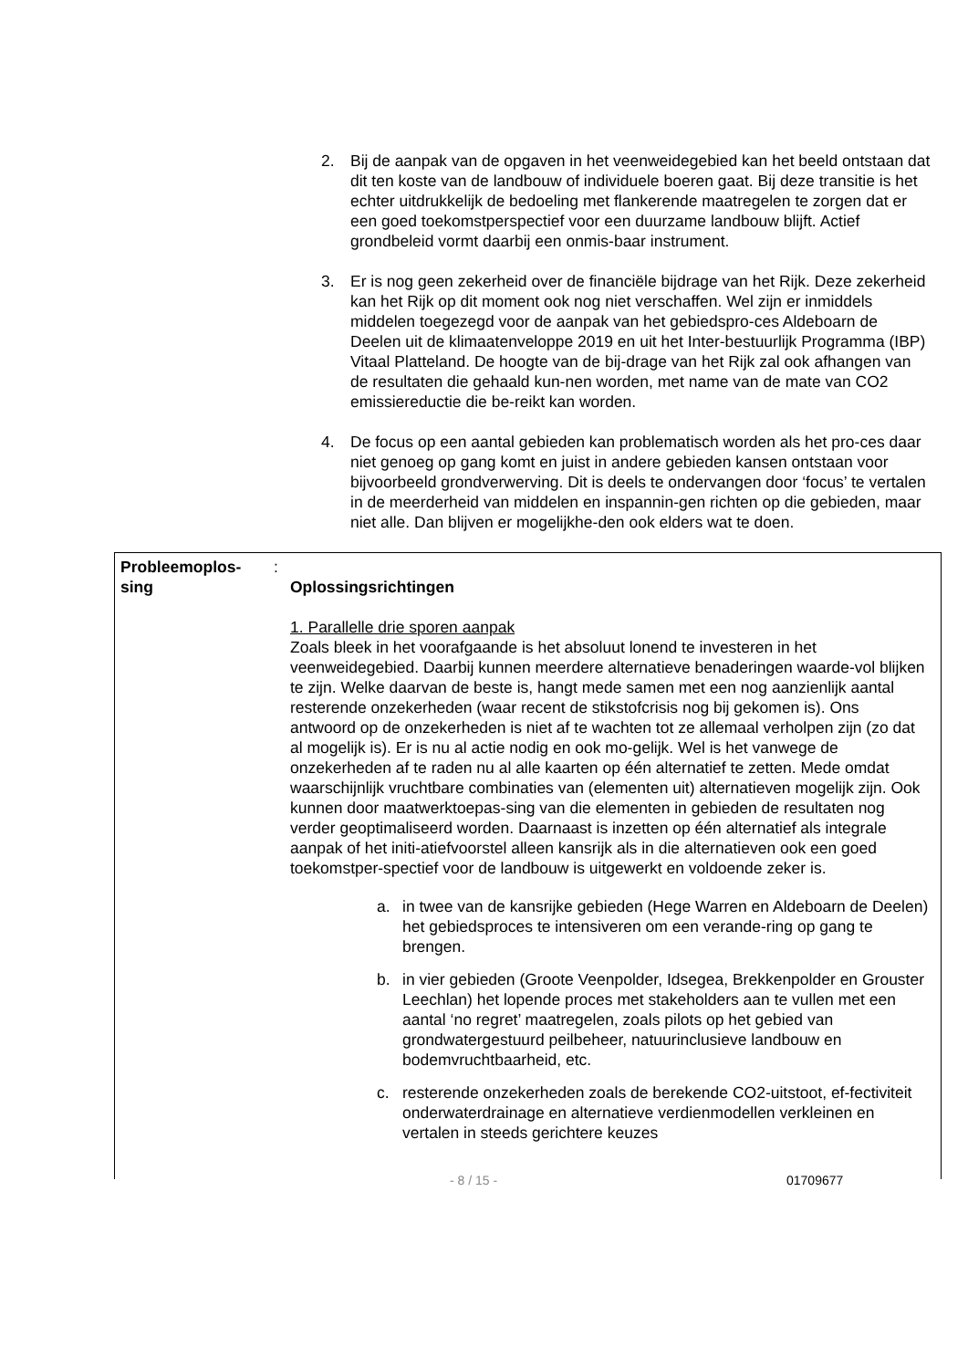2. Bij de aanpak van de opgaven in het veenweidegebied kan het beeld ontstaan dat dit ten koste van de landbouw of individuele boeren gaat. Bij deze transitie is het echter uitdrukkelijk de bedoeling met flankerende maatregelen te zorgen dat er een goed toekomstperspectief voor een duurzame landbouw blijft. Actief grondbeleid vormt daarbij een onmis-baar instrument.
3. Er is nog geen zekerheid over de financiële bijdrage van het Rijk. Deze zekerheid kan het Rijk op dit moment ook nog niet verschaffen. Wel zijn er inmiddels middelen toegezegd voor de aanpak van het gebiedspro-ces Aldeboarn de Deelen uit de klimaatenveloppe 2019 en uit het Inter-bestuurlijk Programma (IBP) Vitaal Platteland. De hoogte van de bij-drage van het Rijk zal ook afhangen van de resultaten die gehaald kun-nen worden, met name van de mate van CO2 emissiereductie die be-reikt kan worden.
4. De focus op een aantal gebieden kan problematisch worden als het pro-ces daar niet genoeg op gang komt en juist in andere gebieden kansen ontstaan voor bijvoorbeeld grondverwerving. Dit is deels te ondervangen door ‘focus’ te vertalen in de meerderheid van middelen en inspannin-gen richten op die gebieden, maar niet alle. Dan blijven er mogelijkhe-den ook elders wat te doen.
Probleemoplos-
sing
:
Oplossingsrichtingen
1. Parallelle drie sporen aanpak
Zoals bleek in het voorafgaande is het absoluut lonend te investeren in het veenweidegebied. Daarbij kunnen meerdere alternatieve benaderingen waarde-vol blijken te zijn. Welke daarvan de beste is, hangt mede samen met een nog aanzienlijk aantal resterende onzekerheden (waar recent de stikstofcrisis nog bij gekomen is). Ons antwoord op de onzekerheden is niet af te wachten tot ze allemaal verholpen zijn (zo dat al mogelijk is). Er is nu al actie nodig en ook mo-gelijk. Wel is het vanwege de onzekerheden af te raden nu al alle kaarten op één alternatief te zetten. Mede omdat waarschijnlijk vruchtbare combinaties van (elementen uit) alternatieven mogelijk zijn. Ook kunnen door maatwerktoepas-sing van die elementen in gebieden de resultaten nog verder geoptimaliseerd worden. Daarnaast is inzetten op één alternatief als integrale aanpak of het initi-atiefvoorstel alleen kansrijk als in die alternatieven ook een goed toekomstper-spectief voor de landbouw is uitgewerkt en voldoende zeker is.
a. in twee van de kansrijke gebieden (Hege Warren en Aldeboarn de Deelen) het gebiedsproces te intensiveren om een verande-ring op gang te brengen.
b. in vier gebieden (Groote Veenpolder, Idsegea, Brekkenpolder en Grouster Leechlan) het lopende proces met stakeholders aan te vullen met een aantal ‘no regret’ maatregelen, zoals pilots op het gebied van grondwatergestuurd peilbeheer, natuurinclusieve landbouw en bodemvruchtbaarheid, etc.
c. resterende onzekerheden zoals de berekende CO2-uitstoot, ef-fectiviteit onderwaterdrainage en alternatieve verdienmodellen verkleinen en vertalen in steeds gerichtere keuzes
- 8 / 15 - 01709677